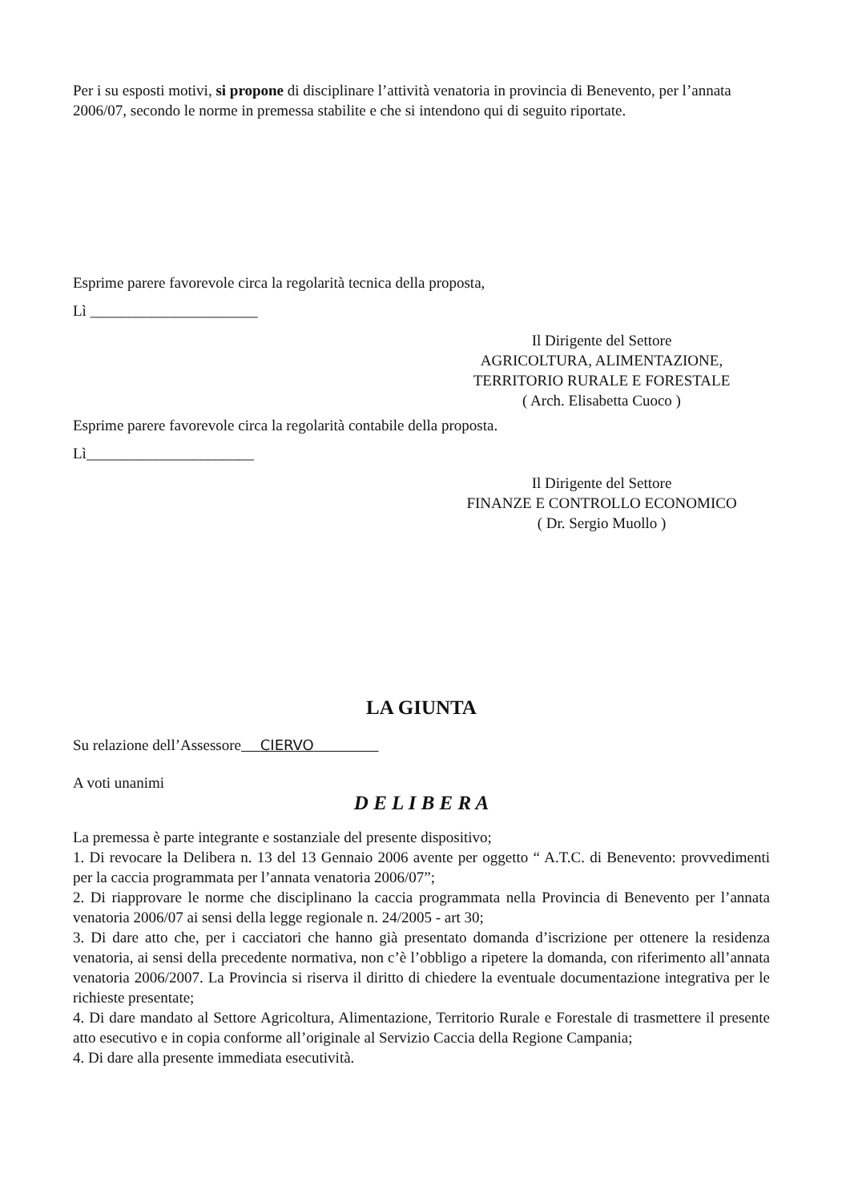Per i su esposti motivi, si propone di disciplinare l’attività venatoria in provincia di Benevento, per l’annata 2006/07, secondo le norme in premessa stabilite e che si intendono qui di seguito riportate.
Esprime parere favorevole circa la regolarità tecnica della proposta,
Lì ______________________
Il Dirigente del Settore
AGRICOLTURA, ALIMENTAZIONE,
TERRITORIO RURALE E FORESTALE
( Arch. Elisabetta Cuoco )
Esprime parere favorevole circa la regolarità contabile della proposta.
Lì______________________
Il Dirigente del Settore
FINANZE E CONTROLLO ECONOMICO
( Dr. Sergio Muollo )
LA GIUNTA
Su relazione dell’Assessore CIERVO
A voti unanimi
D E L I B E R A
La premessa è parte integrante e sostanziale del presente dispositivo;
1. Di revocare la Delibera n. 13 del 13 Gennaio 2006 avente per oggetto “ A.T.C. di Benevento: provvedimenti per la caccia programmata per l’annata venatoria 2006/07”;
2. Di riapprovare le norme che disciplinano la caccia programmata nella Provincia di Benevento per l’annata venatoria 2006/07 ai sensi della legge regionale n. 24/2005 - art 30;
3. Di dare atto che, per i cacciatori che hanno già presentato domanda d’iscrizione per ottenere la residenza venatoria, ai sensi della precedente normativa, non c’è l’obbligo a ripetere la domanda, con riferimento all’annata venatoria 2006/2007. La Provincia si riserva il diritto di chiedere la eventuale documentazione integrativa per le richieste presentate;
4. Di dare mandato al Settore Agricoltura, Alimentazione, Territorio Rurale e Forestale di trasmettere il presente atto esecutivo e in copia conforme all’originale al Servizio Caccia della Regione Campania;
4. Di dare alla presente immediata esecutività.